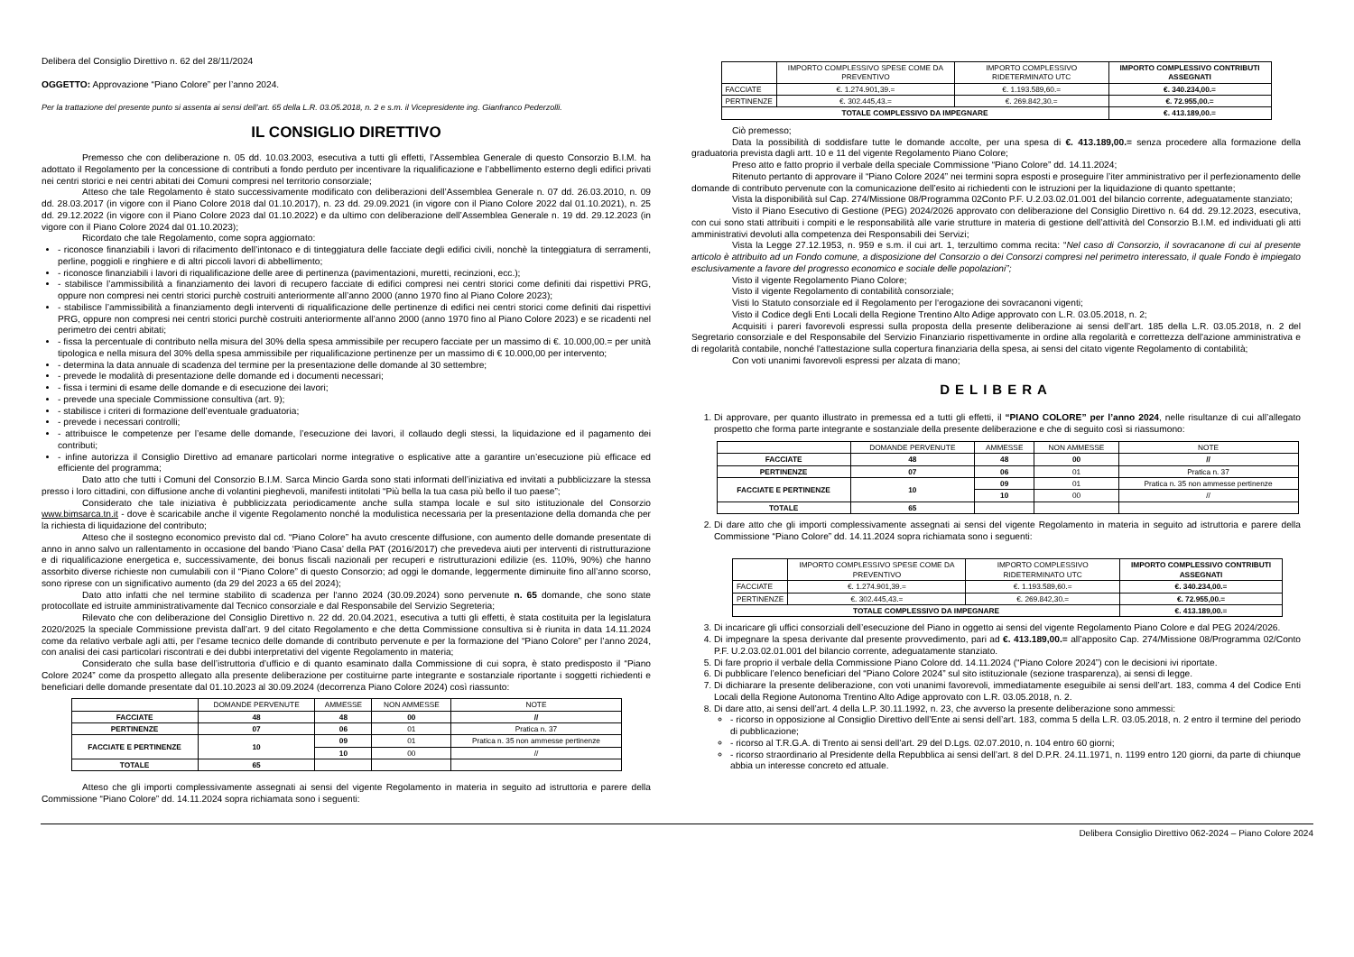Delibera del Consiglio Direttivo n. 62 del 28/11/2024
OGGETTO: Approvazione “Piano Colore” per l’anno 2024.
Per la trattazione del presente punto si assenta ai sensi dell’art. 65 della L.R. 03.05.2018, n. 2 e s.m. il Vicepresidente ing. Gianfranco Pederzolli.
IL CONSIGLIO DIRETTIVO
Premesso che con deliberazione n. 05 dd. 10.03.2003, esecutiva a tutti gli effetti, l’Assemblea Generale di questo Consorzio B.I.M. ha adottato il Regolamento per la concessione di contributi a fondo perduto per incentivare la riqualificazione e l’abbellimento esterno degli edifici privati nei centri storici e nei centri abitati dei Comuni compresi nel territorio consorziale;
Atteso che tale Regolamento è stato successivamente modificato con deliberazioni dell’Assemblea Generale n. 07 dd. 26.03.2010, n. 09 dd. 28.03.2017 (in vigore con il Piano Colore 2018 dal 01.10.2017), n. 23 dd. 29.09.2021 (in vigore con il Piano Colore 2022 dal 01.10.2021), n. 25 dd. 29.12.2022 (in vigore con il Piano Colore 2023 dal 01.10.2022) e da ultimo con deliberazione dell’Assemblea Generale n. 19 dd. 29.12.2023 (in vigore con il Piano Colore 2024 dal 01.10.2023);
Ricordato che tale Regolamento, come sopra aggiornato:
- riconosce finanziabili i lavori di rifacimento dell’intonaco e di tinteggiatura delle facciate degli edifici civili, nonchè la tinteggiatura di serramenti, perline, poggioli e ringhiere e di altri piccoli lavori di abbellimento;
- riconosce finanziabili i lavori di riqualificazione delle aree di pertinenza (pavimentazioni, muretti, recinzioni, ecc.);
- stabilisce l’ammissibilità a finanziamento dei lavori di recupero facciate di edifici compresi nei centri storici come definiti dai rispettivi PRG, oppure non compresi nei centri storici purchè costruiti anteriormente all’anno 2000 (anno 1970 fino al Piano Colore 2023);
- stabilisce l’ammissibilità a finanziamento degli interventi di riqualificazione delle pertinenze di edifici nei centri storici come definiti dai rispettivi PRG, oppure non compresi nei centri storici purchè costruiti anteriormente all’anno 2000 (anno 1970 fino al Piano Colore 2023) e se ricadenti nel perimetro dei centri abitati;
- fissa la percentuale di contributo nella misura del 30% della spesa ammissibile per recupero facciate per un massimo di €. 10.000,00.= per unità tipologica e nella misura del 30% della spesa ammissibile per riqualificazione pertinenze per un massimo di € 10.000,00 per intervento;
- determina la data annuale di scadenza del termine per la presentazione delle domande al 30 settembre;
- prevede le modalità di presentazione delle domande ed i documenti necessari;
- fissa i termini di esame delle domande e di esecuzione dei lavori;
- prevede una speciale Commissione consultiva (art. 9);
- stabilisce i criteri di formazione dell’eventuale graduatoria;
- prevede i necessari controlli;
- attribuisce le competenze per l’esame delle domande, l’esecuzione dei lavori, il collaudo degli stessi, la liquidazione ed il pagamento dei contributi;
- infine autorizza il Consiglio Direttivo ad emanare particolari norme integrative o esplicative atte a garantire un’esecuzione più efficace ed efficiente del programma;
Dato atto che tutti i Comuni del Consorzio B.I.M. Sarca Mincio Garda sono stati informati dell’iniziativa ed invitati a pubblicizzare la stessa presso i loro cittadini, con diffusione anche di volantini pieghevoli, manifesti intitolati “Più bella la tua casa più bello il tuo paese”;
Considerato che tale iniziativa è pubblicizzata periodicamente anche sulla stampa locale e sul sito istituzionale del Consorzio www.bimsarca.tn.it - dove è scaricabile anche il vigente Regolamento nonché la modulistica necessaria per la presentazione della domanda che per la richiesta di liquidazione del contributo;
Atteso che il sostegno economico previsto dal cd. “Piano Colore” ha avuto crescente diffusione, con aumento delle domande presentate di anno in anno salvo un rallentamento in occasione del bando ‘Piano Casa’ della PAT (2016/2017) che prevedeva aiuti per interventi di ristrutturazione e di riqualificazione energetica e, successivamente, dei bonus fiscali nazionali per recuperi e ristrutturazioni edilizie (es. 110%, 90%) che hanno assorbito diverse richieste non cumulabili con il “Piano Colore” di questo Consorzio; ad oggi le domande, leggermente diminuite fino all’anno scorso, sono riprese con un significativo aumento (da 29 del 2023 a 65 del 2024);
Dato atto infatti che nel termine stabilito di scadenza per l‘anno 2024 (30.09.2024) sono pervenute n. 65 domande, che sono state protocollate ed istruite amministrativamente dal Tecnico consorziale e dal Responsabile del Servizio Segreteria;
Rilevato che con deliberazione del Consiglio Direttivo n. 22 dd. 20.04.2021, esecutiva a tutti gli effetti, è stata costituita per la legislatura 2020/2025 la speciale Commissione prevista dall’art. 9 del citato Regolamento e che detta Commissione consultiva si è riunita in data 14.11.2024 come da relativo verbale agli atti, per l’esame tecnico delle domande di contributo pervenute e per la formazione del “Piano Colore” per l’anno 2024, con analisi dei casi particolari riscontrati e dei dubbi interpretativi del vigente Regolamento in materia;
Considerato che sulla base dell’istruttoria d’ufficio e di quanto esaminato dalla Commissione di cui sopra, è stato predisposto il “Piano Colore 2024” come da prospetto allegato alla presente deliberazione per costituirne parte integrante e sostanziale riportante i soggetti richiedenti e beneficiari delle domande presentate dal 01.10.2023 al 30.09.2024 (decorrenza Piano Colore 2024) così riassunto:
| | DOMANDE PERVENUTE | AMMESSE | NON AMMESSE | NOTE |
| --- | --- | --- | --- | --- |
| FACCIATE | 48 | 48 | 00 | // |
| PERTINENZE | 07 | 06 | 01 | Pratica n. 37 |
| FACCIATE E PERTINENZE | 10 | 09 | 01 | Pratica n. 35 non ammesse pertinenze |
| | | 10 | 00 | // |
| TOTALE | 65 | | | |
Atteso che gli importi complessivamente assegnati ai sensi del vigente Regolamento in materia in seguito ad istruttoria e parere della Commissione “Piano Colore” dd. 14.11.2024 sopra richiamata sono i seguenti:
| | IMPORTO COMPLESSIVO SPESE COME DA PREVENTIVO | IMPORTO COMPLESSIVO RIDETERMINATO UTC | IMPORTO COMPLESSIVO CONTRIBUTI ASSEGNATI |
| --- | --- | --- | --- |
| FACCIATE | €. 1.274.901,39.= | €. 1.193.589,60.= | €. 340.234,00.= |
| PERTINENZE | €. 302.445,43.= | €. 269.842,30.= | €. 72.955,00.= |
| TOTALE COMPLESSIVO DA IMPEGNARE | | | €. 413.189,00.= |
Ciò premesso;
Data la possibilità di soddisfare tutte le domande accolte, per una spesa di €. 413.189,00.= senza procedere alla formazione della graduatoria prevista dagli artt. 10 e 11 del vigente Regolamento Piano Colore;
Preso atto e fatto proprio il verbale della speciale Commissione “Piano Colore” dd. 14.11.2024;
Ritenuto pertanto di approvare il “Piano Colore 2024” nei termini sopra esposti e proseguire l’iter amministrativo per il perfezionamento delle domande di contributo pervenute con la comunicazione dell’esito ai richiedenti con le istruzioni per la liquidazione di quanto spettante;
Vista la disponibilità sul Cap. 274/Missione 08/Programma 02Conto P.F. U.2.03.02.01.001 del bilancio corrente, adeguatamente stanziato;
Visto il Piano Esecutivo di Gestione (PEG) 2024/2026 approvato con deliberazione del Consiglio Direttivo n. 64 dd. 29.12.2023, esecutiva, con cui sono stati attribuiti i compiti e le responsabilità alle varie strutture in materia di gestione dell’attività del Consorzio B.I.M. ed individuati gli atti amministrativi devoluti alla competenza dei Responsabili dei Servizi;
Vista la Legge 27.12.1953, n. 959 e s.m. il cui art. 1, terzultimo comma recita: “Nel caso di Consorzio, il sovracanone di cui al presente articolo è attribuito ad un Fondo comune, a disposizione del Consorzio o dei Consorzi compresi nel perimetro interessato, il quale Fondo è impiegato esclusivamente a favore del progresso economico e sociale delle popolazioni”;
Visto il vigente Regolamento Piano Colore;
Visto il vigente Regolamento di contabilità consorziale;
Visti lo Statuto consorziale ed il Regolamento per l‘erogazione dei sovracanoni vigenti;
Visto il Codice degli Enti Locali della Regione Trentino Alto Adige approvato con L.R. 03.05.2018, n. 2;
Acquisiti i pareri favorevoli espressi sulla proposta della presente deliberazione ai sensi dell’art. 185 della L.R. 03.05.2018, n. 2 del Segretario consorziale e del Responsabile del Servizio Finanziario rispettivamente in ordine alla regolarità e correttezza dell'azione amministrativa e di regolarità contabile, nonché l'attestazione sulla copertura finanziaria della spesa, ai sensi del citato vigente Regolamento di contabilità;
Con voti unanimi favorevoli espressi per alzata di mano;
DELIBERA
1. Di approvare, per quanto illustrato in premessa ed a tutti gli effetti, il “PIANO COLORE” per l’anno 2024, nelle risultanze di cui all’allegato prospetto che forma parte integrante e sostanziale della presente deliberazione e che di seguito così si riassumono:
| | DOMANDE PERVENUTE | AMMESSE | NON AMMESSE | NOTE |
| --- | --- | --- | --- | --- |
| FACCIATE | 48 | 48 | 00 | // |
| PERTINENZE | 07 | 06 | 01 | Pratica n. 37 |
| FACCIATE E PERTINENZE | 10 | 09 | 01 | Pratica n. 35 non ammesse pertinenze |
| | | 10 | 00 | // |
| TOTALE | 65 | | | |
2. Di dare atto che gli importi complessivamente assegnati ai sensi del vigente Regolamento in materia in seguito ad istruttoria e parere della Commissione “Piano Colore” dd. 14.11.2024 sopra richiamata sono i seguenti:
| | IMPORTO COMPLESSIVO SPESE COME DA PREVENTIVO | IMPORTO COMPLESSIVO RIDETERMINATO UTC | IMPORTO COMPLESSIVO CONTRIBUTI ASSEGNATI |
| --- | --- | --- | --- |
| FACCIATE | €. 1.274.901,39.= | €. 1.193.589,60.= | €. 340.234,00.= |
| PERTINENZE | €. 302.445,43.= | €. 269.842,30.= | €. 72.955,00.= |
| TOTALE COMPLESSIVO DA IMPEGNARE | | | €. 413.189,00.= |
3. Di incaricare gli uffici consorziali dell’esecuzione del Piano in oggetto ai sensi del vigente Regolamento Piano Colore e dal PEG 2024/2026.
4. Di impegnare la spesa derivante dal presente provvedimento, pari ad €. 413.189,00.= all’apposito Cap. 274/Missione 08/Programma 02/Conto P.F. U.2.03.02.01.001 del bilancio corrente, adeguatamente stanziato.
5. Di fare proprio il verbale della Commissione Piano Colore dd. 14.11.2024 (“Piano Colore 2024”) con le decisioni ivi riportate.
6. Di pubblicare l’elenco beneficiari del “Piano Colore 2024” sul sito istituzionale (sezione trasparenza), ai sensi di legge.
7. Di dichiarare la presente deliberazione, con voti unanimi favorevoli, immediatamente eseguibile ai sensi dell’art. 183, comma 4 del Codice Enti Locali della Regione Autonoma Trentino Alto Adige approvato con L.R. 03.05.2018, n. 2.
8. Di dare atto, ai sensi dell’art. 4 della L.P. 30.11.1992, n. 23, che avverso la presente deliberazione sono ammessi:
- ricorso in opposizione al Consiglio Direttivo dell’Ente ai sensi dell’art. 183, comma 5 della L.R. 03.05.2018, n. 2 entro il termine del periodo di pubblicazione;
- ricorso al T.R.G.A. di Trento ai sensi dell’art. 29 del D.Lgs. 02.07.2010, n. 104 entro 60 giorni;
- ricorso straordinario al Presidente della Repubblica ai sensi dell’art. 8 del D.P.R. 24.11.1971, n. 1199 entro 120 giorni, da parte di chiunque abbia un interesse concreto ed attuale.
Delibera Consiglio Direttivo 062-2024 – Piano Colore 2024